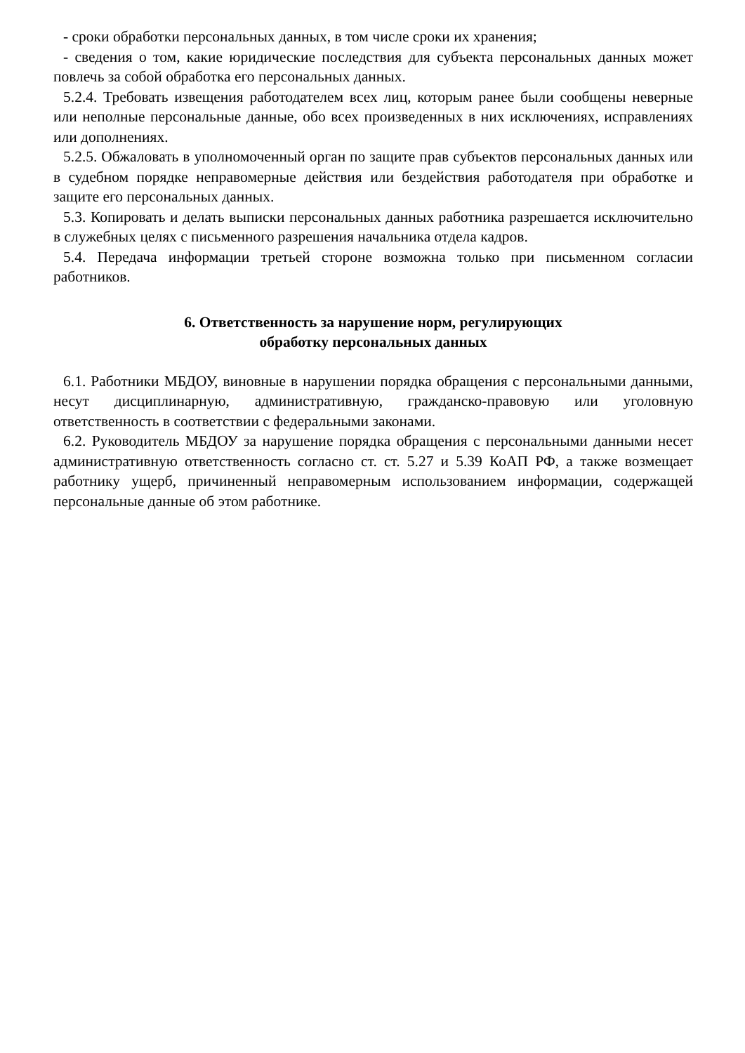- сроки обработки персональных данных, в том числе сроки их хранения;
- сведения о том, какие юридические последствия для субъекта персональных данных может повлечь за собой обработка его персональных данных.
5.2.4. Требовать извещения работодателем всех лиц, которым ранее были сообщены неверные или неполные персональные данные, обо всех произведенных в них исключениях, исправлениях или дополнениях.
5.2.5. Обжаловать в уполномоченный орган по защите прав субъектов персональных данных или в судебном порядке неправомерные действия или бездействия работодателя при обработке и защите его персональных данных.
5.3. Копировать и делать выписки персональных данных работника разрешается исключительно в служебных целях с письменного разрешения начальника отдела кадров.
5.4. Передача информации третьей стороне возможна только при письменном согласии работников.
6. Ответственность за нарушение норм, регулирующих
обработку персональных данных
6.1. Работники МБДОУ, виновные в нарушении порядка обращения с персональными данными, несут дисциплинарную, административную, гражданско-правовую или уголовную ответственность в соответствии с федеральными законами.
6.2. Руководитель МБДОУ за нарушение порядка обращения с персональными данными несет административную ответственность согласно ст. ст. 5.27 и 5.39 КоАП РФ, а также возмещает работнику ущерб, причиненный неправомерным использованием информации, содержащей персональные данные об этом работнике.